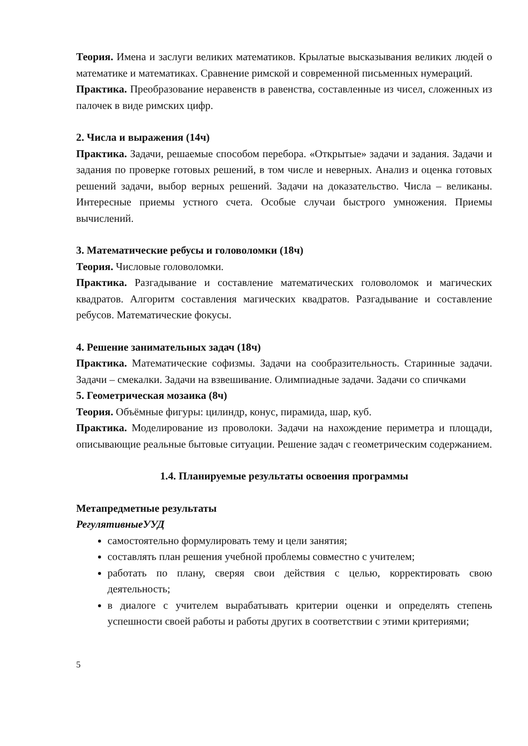Теория. Имена и заслуги великих математиков. Крылатые высказывания великих людей о математике и математиках. Сравнение римской и современной письменных нумераций.
Практика. Преобразование неравенств в равенства, составленные из чисел, сложенных из палочек в виде римских цифр.
2. Числа и выражения (14ч)
Практика. Задачи, решаемые способом перебора. «Открытые» задачи и задания. Задачи и задания по проверке готовых решений, в том числе и неверных. Анализ и оценка готовых решений задачи, выбор верных решений. Задачи на доказательство. Числа – великаны. Интересные приемы устного счета. Особые случаи быстрого умножения. Приемы вычислений.
3. Математические ребусы и головоломки (18ч)
Теория. Числовые головоломки.
Практика. Разгадывание и составление математических головоломок и магических квадратов. Алгоритм составления магических квадратов. Разгадывание и составление ребусов. Математические фокусы.
4. Решение занимательных задач (18ч)
Практика. Математические софизмы. Задачи на сообразительность. Старинные задачи. Задачи – смекалки. Задачи на взвешивание. Олимпиадные задачи. Задачи со спичками
5. Геометрическая мозаика (8ч)
Теория. Объёмные фигуры: цилиндр, конус, пирамида, шар, куб.
Практика. Моделирование из проволоки. Задачи на нахождение периметра и площади, описывающие реальные бытовые ситуации. Решение задач с геометрическим содержанием.
1.4. Планируемые результаты освоения программы
Метапредметные результаты
РегулятивныеУУД
самостоятельно формулировать тему и цели занятия;
составлять план решения учебной проблемы совместно с учителем;
работать по плану, сверяя свои действия с целью, корректировать свою деятельность;
в диалоге с учителем вырабатывать критерии оценки и определять степень успешности своей работы и работы других в соответствии с этими критериями;
5